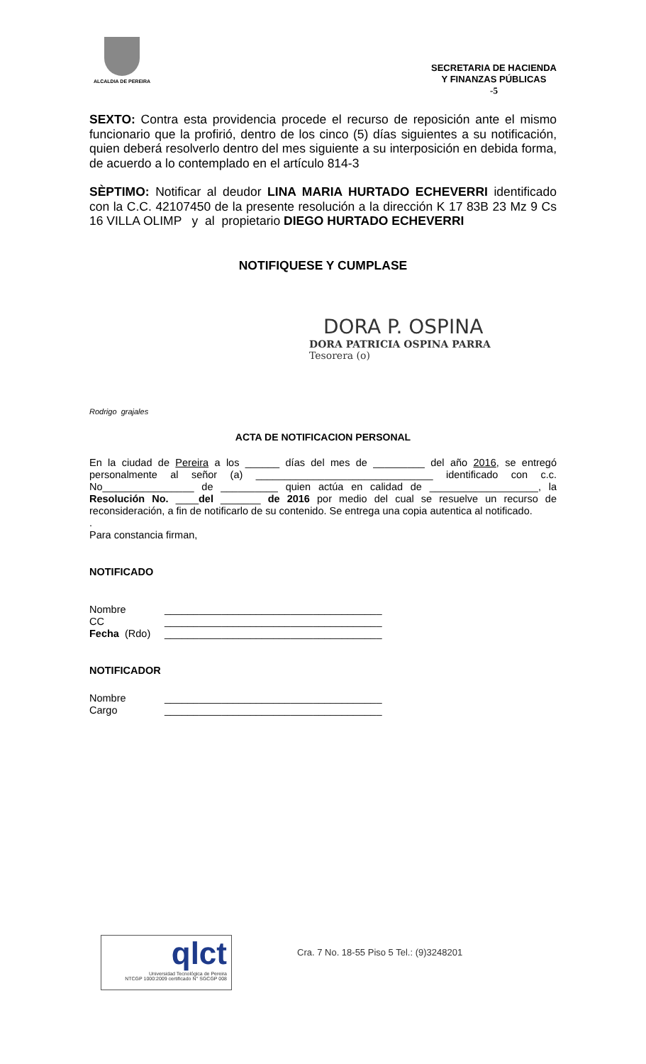ALCALDIA DE PEREIRA
SECRETARIA DE HACIENDA
Y FINANZAS PÚBLICAS
-5
SEXTO: Contra esta providencia procede el recurso de reposición ante el mismo funcionario que la profirió, dentro de los cinco (5) días siguientes a su notificación, quien deberá resolverlo dentro del mes siguiente a su interposición en debida forma, de acuerdo a lo contemplado en el artículo 814-3
SÈPTIMO: Notificar al deudor LINA MARIA HURTADO ECHEVERRI identificado con la C.C. 42107450 de la presente resolución a la dirección K 17 83B 23 Mz 9 Cs 16 VILLA OLIMP y al propietario DIEGO HURTADO ECHEVERRI
NOTIFIQUESE Y CUMPLASE
DORA P. OSPINA
DORA PATRICIA OSPINA PARRA
Tesorera (o)
Rodrigo grajales
ACTA DE NOTIFICACION PERSONAL
En la ciudad de Pereira a los ______ días del mes de _________ del año 2016, se entregó personalmente al señor (a) _______________________________ identificado con c.c. No________________ de __________ quien actúa en calidad de ___________________, la Resolución No. ____del _______ de 2016 por medio del cual se resuelve un recurso de reconsideración, a fin de notificarlo de su contenido. Se entrega una copia autentica al notificado.
.
Para constancia firman,
NOTIFICADO
Nombre ______________________________________
CC ______________________________________
Fecha (Rdo) ______________________________________
NOTIFICADOR
Nombre ______________________________________
Cargo ______________________________________
qlct
Universidad Tecnológica de Pereira
NTCGP 1000:2009 certificado N° SGCGP 008
Cra. 7 No. 18-55 Piso 5 Tel.: (9)3248201